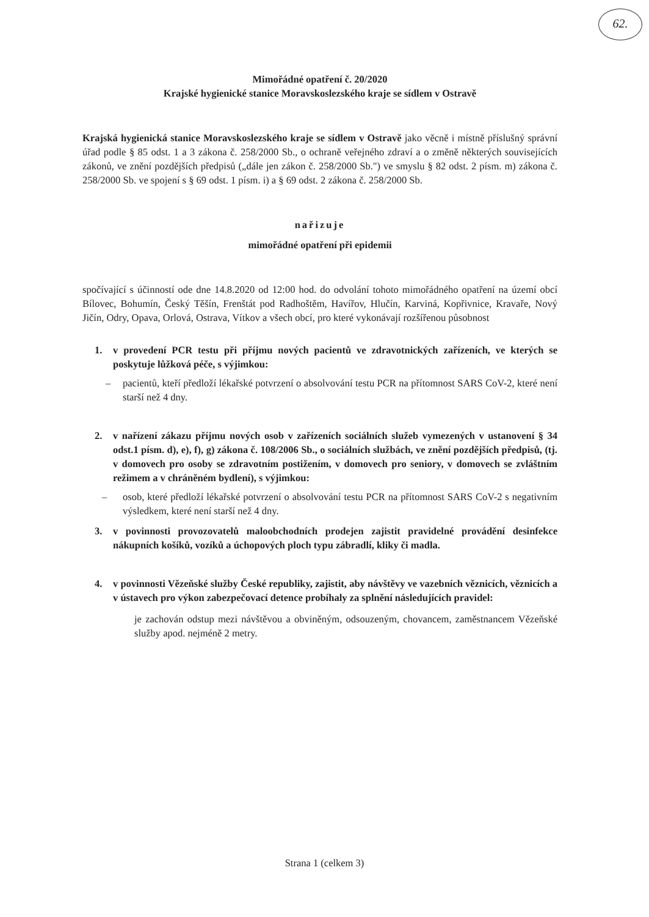62.
Mimořádné opatření č. 20/2020
Krajské hygienické stanice Moravskoslezského kraje se sídlem v Ostravě
Krajská hygienická stanice Moravskoslezského kraje se sídlem v Ostravě jako věcně i místně příslušný správní úřad podle § 85 odst. 1 a 3 zákona č. 258/2000 Sb., o ochraně veřejného zdraví a o změně některých souvisejících zákonů, ve znění pozdějších předpisů („dále jen zákon č. 258/2000 Sb.") ve smyslu § 82 odst. 2 písm. m) zákona č. 258/2000 Sb. ve spojení s § 69 odst. 1 písm. i) a § 69 odst. 2 zákona č. 258/2000 Sb.
nařizuje
mimořádné opatření při epidemii
spočívající s účinností ode dne 14.8.2020 od 12:00 hod. do odvolání tohoto mimořádného opatření na území obcí Bílovec, Bohumín, Český Těšín, Frenštát pod Radhoštěm, Havířov, Hlučín, Karviná, Kopřivnice, Kravaře, Nový Jičín, Odry, Opava, Orlová, Ostrava, Vítkov a všech obcí, pro které vykonávají rozšířenou působnost
1. v provedení PCR testu při příjmu nových pacientů ve zdravotnických zařízeních, ve kterých se poskytuje lůžková péče, s výjimkou:
– pacientů, kteří předloží lékařské potvrzení o absolvování testu PCR na přítomnost SARS CoV-2, které není starší než 4 dny.
2. v nařízení zákazu příjmu nových osob v zařízeních sociálních služeb vymezených v ustanovení § 34 odst.1 písm. d), e), f), g) zákona č. 108/2006 Sb., o sociálních službách, ve znění pozdějších předpisů, (tj. v domovech pro osoby se zdravotním postižením, v domovech pro seniory, v domovech se zvláštním režimem a v chráněném bydlení), s výjimkou:
– osob, které předloží lékařské potvrzení o absolvování testu PCR na přítomnost SARS CoV-2 s negativním výsledkem, které není starší než 4 dny.
3. v povinnosti provozovatelů maloobchodních prodejen zajistit pravidelné provádění desinfekce nákupních košíků, vozíků a úchopových ploch typu zábradlí, kliky či madla.
4. v povinnosti Vězeňské služby České republiky, zajistit, aby návštěvy ve vazebních věznicích, věznicích a v ústavech pro výkon zabezpečovací detence probíhaly za splnění následujících pravidel:
je zachován odstup mezi návštěvou a obviněným, odsouzeným, chovancem, zaměstnancem Vězeňské služby apod. nejméně 2 metry.
Strana 1 (celkem 3)